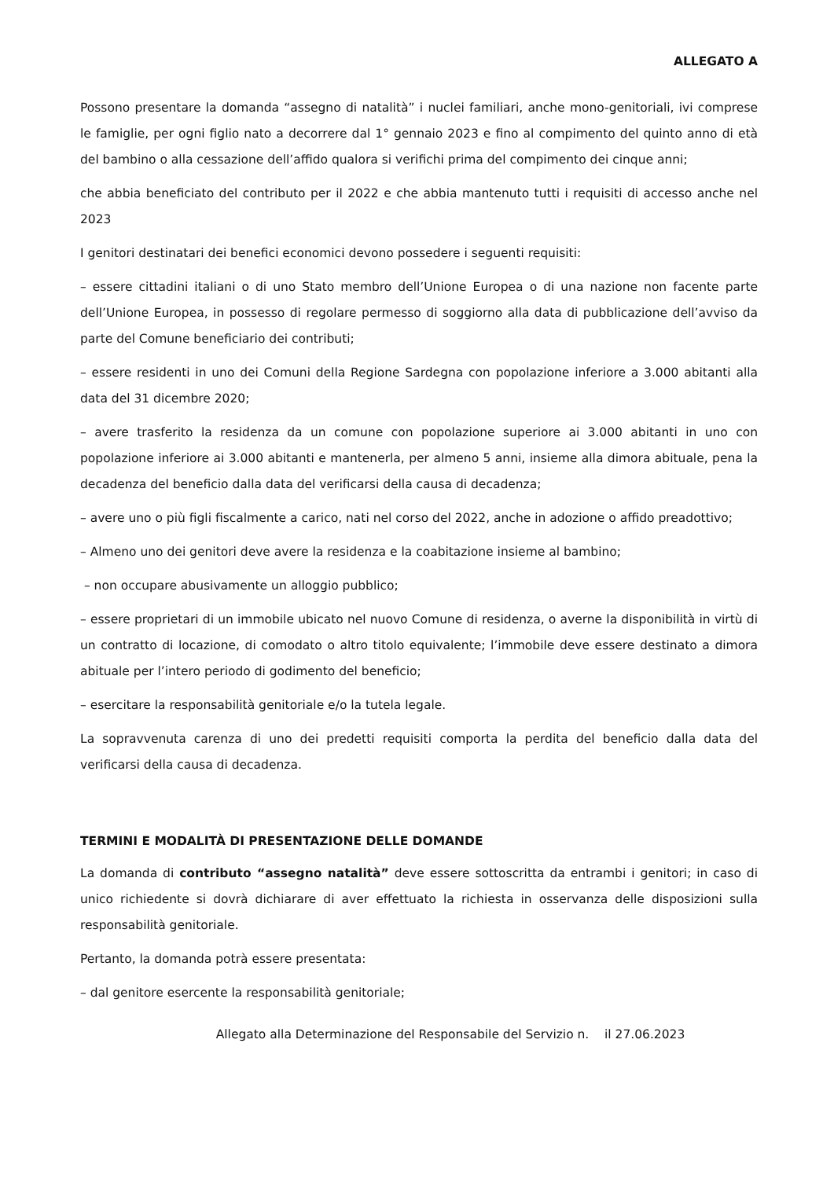ALLEGATO A
Possono presentare la domanda “assegno di natalità” i nuclei familiari, anche mono-genitoriali, ivi comprese le famiglie, per ogni figlio nato a decorrere dal 1° gennaio 2023 e fino al compimento del quinto anno di età del bambino o alla cessazione dell’affido qualora si verifichi prima del compimento dei cinque anni;
che abbia beneficiato del contributo per il 2022 e che abbia mantenuto tutti i requisiti di accesso anche nel 2023
I genitori destinatari dei benefici economici devono possedere i seguenti requisiti:
– essere cittadini italiani o di uno Stato membro dell’Unione Europea o di una nazione non facente parte dell’Unione Europea, in possesso di regolare permesso di soggiorno alla data di pubblicazione dell’avviso da parte del Comune beneficiario dei contributi;
– essere residenti in uno dei Comuni della Regione Sardegna con popolazione inferiore a 3.000 abitanti alla data del 31 dicembre 2020;
– avere trasferito la residenza da un comune con popolazione superiore ai 3.000 abitanti in uno con popolazione inferiore ai 3.000 abitanti e mantenerla, per almeno 5 anni, insieme alla dimora abituale, pena la decadenza del beneficio dalla data del verificarsi della causa di decadenza;
– avere uno o più figli fiscalmente a carico, nati nel corso del 2022, anche in adozione o affido preadottivo;
– Almeno uno dei genitori deve avere la residenza e la coabitazione insieme al bambino;
– non occupare abusivamente un alloggio pubblico;
– essere proprietari di un immobile ubicato nel nuovo Comune di residenza, o averne la disponibilità in virtù di un contratto di locazione, di comodato o altro titolo equivalente; l’immobile deve essere destinato a dimora abituale per l’intero periodo di godimento del beneficio;
– esercitare la responsabilità genitoriale e/o la tutela legale.
La sopravvenuta carenza di uno dei predetti requisiti comporta la perdita del beneficio dalla data del verificarsi della causa di decadenza.
TERMINI E MODALITÀ DI PRESENTAZIONE DELLE DOMANDE
La domanda di contributo “assegno natalità” deve essere sottoscritta da entrambi i genitori; in caso di unico richiedente si dovrà dichiarare di aver effettuato la richiesta in osservanza delle disposizioni sulla responsabilità genitoriale.
Pertanto, la domanda potrà essere presentata:
– dal genitore esercente la responsabilità genitoriale;
Allegato alla Determinazione del Responsabile del Servizio n. il 27.06.2023